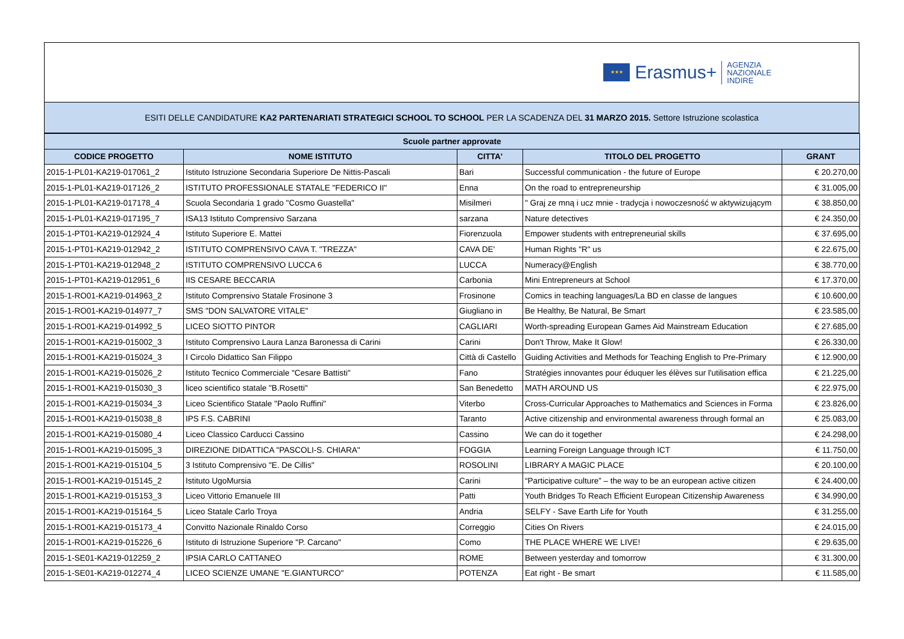★★★
Erasmus+
AGENZIA
NAZIONALE
INDIRE
ESITI DELLE CANDIDATURE KA2 PARTENARIATI STRATEGICI SCHOOL TO SCHOOL PER LA SCADENZA DEL 31 MARZO 2015. Settore Istruzione scolastica
| Scuole partner approvate | | | | |
| --- | --- | --- | --- | --- |
| CODICE PROGETTO | NOME ISTITUTO | CITTA' | TITOLO DEL PROGETTO | GRANT |
| 2015-1-PL01-KA219-017061_2 | Istituto Istruzione Secondaria Superiore De Nittis-Pascali | Bari | Successful communication - the future of Europe | € 20.270,00 |
| 2015-1-PL01-KA219-017126_2 | ISTITUTO PROFESSIONALE STATALE "FEDERICO II" | Enna | On the road to entrepreneurship | € 31.005,00 |
| 2015-1-PL01-KA219-017178_4 | Scuola Secondaria 1 grado "Cosmo Guastella" | Misilmeri | " Graj ze mną i ucz mnie - tradycja i nowoczesność w aktywizującym | € 38.850,00 |
| 2015-1-PL01-KA219-017195_7 | ISA13 Istituto Comprensivo Sarzana | sarzana | Nature detectives | € 24.350,00 |
| 2015-1-PT01-KA219-012924_4 | Istituto Superiore E. Mattei | Fiorenzuola | Empower students with entrepreneurial skills | € 37.695,00 |
| 2015-1-PT01-KA219-012942_2 | ISTITUTO COMPRENSIVO CAVA T. "TREZZA" | CAVA DE' | Human Rights "R" us | € 22.675,00 |
| 2015-1-PT01-KA219-012948_2 | ISTITUTO COMPRENSIVO LUCCA 6 | LUCCA | Numeracy@English | € 38.770,00 |
| 2015-1-PT01-KA219-012951_6 | IIS CESARE BECCARIA | Carbonia | Mini Entrepreneurs at School | € 17.370,00 |
| 2015-1-RO01-KA219-014963_2 | Istituto Comprensivo Statale Frosinone 3 | Frosinone | Comics in teaching languages/La BD en classe de langues | € 10.600,00 |
| 2015-1-RO01-KA219-014977_7 | SMS "DON SALVATORE VITALE" | Giugliano in | Be Healthy, Be Natural, Be Smart | € 23.585,00 |
| 2015-1-RO01-KA219-014992_5 | LICEO SIOTTO PINTOR | CAGLIARI | Worth-spreading European Games Aid Mainstream Education | € 27.685,00 |
| 2015-1-RO01-KA219-015002_3 | Istituto Comprensivo Laura Lanza Baronessa di Carini | Carini | Don't Throw, Make It Glow! | € 26.330,00 |
| 2015-1-RO01-KA219-015024_3 | I Circolo Didattico San Filippo | Città di Castello | Guiding Activities and Methods for Teaching English to Pre-Primary | € 12.900,00 |
| 2015-1-RO01-KA219-015026_2 | Istituto Tecnico Commerciale "Cesare Battisti" | Fano | Stratégies innovantes pour éduquer les élèves sur l'utilisation effica | € 21.225,00 |
| 2015-1-RO01-KA219-015030_3 | liceo scientifico statale "B.Rosetti" | San Benedetto | MATH AROUND US | € 22.975,00 |
| 2015-1-RO01-KA219-015034_3 | Liceo Scientifico Statale "Paolo Ruffini" | Viterbo | Cross-Curricular Approaches to Mathematics and Sciences in Forma | € 23.826,00 |
| 2015-1-RO01-KA219-015038_8 | IPS F.S. CABRINI | Taranto | Active citizenship and environmental awareness through formal an | € 25.083,00 |
| 2015-1-RO01-KA219-015080_4 | Liceo Classico Carducci Cassino | Cassino | We can do it together | € 24.298,00 |
| 2015-1-RO01-KA219-015095_3 | DIREZIONE DIDATTICA "PASCOLI-S. CHIARA" | FOGGIA | Learning Foreign Language through ICT | € 11.750,00 |
| 2015-1-RO01-KA219-015104_5 | 3 Istituto Comprensivo "E. De Cillis" | ROSOLINI | LIBRARY A MAGIC PLACE | € 20.100,00 |
| 2015-1-RO01-KA219-015145_2 | Istituto UgoMursia | Carini | “Participative culture” – the way to be an european active citizen | € 24.400,00 |
| 2015-1-RO01-KA219-015153_3 | Liceo Vittorio Emanuele III | Patti | Youth Bridges To Reach Efficient European Citizenship Awareness | € 34.990,00 |
| 2015-1-RO01-KA219-015164_5 | Liceo Statale Carlo Troya | Andria | SELFY - Save Earth Life for Youth | € 31.255,00 |
| 2015-1-RO01-KA219-015173_4 | Convitto Nazionale Rinaldo Corso | Correggio | Cities On Rivers | € 24.015,00 |
| 2015-1-RO01-KA219-015226_6 | Istituto di Istruzione Superiore "P. Carcano" | Como | THE PLACE WHERE WE LIVE! | € 29.635,00 |
| 2015-1-SE01-KA219-012259_2 | IPSIA CARLO CATTANEO | ROME | Between yesterday and tomorrow | € 31.300,00 |
| 2015-1-SE01-KA219-012274_4 | LICEO SCIENZE UMANE "E.GIANTURCO" | POTENZA | Eat right - Be smart | € 11.585,00 |